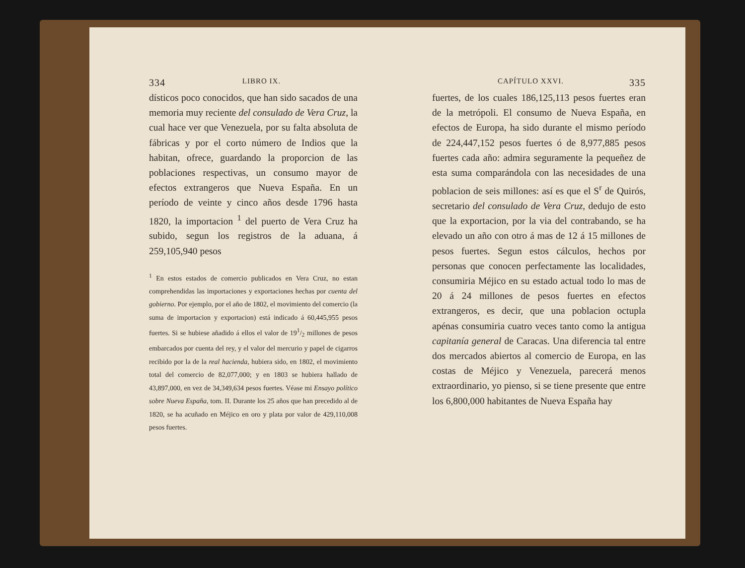334 LIBRO IX.
dísticos poco conocidos, que han sido sacados de una memoria muy reciente del consulado de Vera Cruz, la cual hace ver que Venezuela, por su falta absoluta de fábricas y por el corto número de Indios que la habitan, ofrece, guardando la proporcion de las poblaciones respectivas, un consumo mayor de efectos extrangeros que Nueva España. En un período de veinte y cinco años desde 1796 hasta 1820, la importacion <sup>1</sup> del puerto de Vera Cruz ha subido, segun los registros de la aduana, á 259,105,940 pesos
<sup>1</sup> En estos estados de comercio publicados en Vera Cruz, no estan comprehendidas las importaciones y exportaciones hechas por cuenta del gobierno. Por ejemplo, por el año de 1802, el movimiento del comercio (la suma de importacion y exportacion) está indicado á 60,445,955 pesos fuertes. Si se hubiese añadido á ellos el valor de 191/2 millones de pesos embarcados por cuenta del rey, y el valor del mercurio y papel de cigarros recibido por la de la real hacienda, hubiera sido, en 1802, el movimiento total del comercio de 82,077,000; y en 1803 se hubiera hallado de 43,897,000, en vez de 34,349,634 pesos fuertes. Véase mi Ensayo político sobre Nueva España, tom. II. Durante los 25 años que han precedido al de 1820, se ha acuñado en Méjico en oro y plata por valor de 429,110,008 pesos fuertes.
CAPÍTULO XXVI. 335
fuertes, de los cuales 186,125,113 pesos fuertes eran de la metrópoli. El consumo de Nueva España, en efectos de Europa, ha sido durante el mismo período de 224,447,152 pesos fuertes ó de 8,977,885 pesos fuertes cada año: admira seguramente la pequeñez de esta suma comparándola con las necesidades de una poblacion de seis millones: así es que el S<sup>r</sup> de Quirós, secretario del consulado de Vera Cruz, dedujo de esto que la exportacion, por la via del contrabando, se ha elevado un año con otro á mas de 12 á 15 millones de pesos fuertes. Segun estos cálculos, hechos por personas que conocen perfectamente las localidades, consumiria Méjico en su estado actual todo lo mas de 20 á 24 millones de pesos fuertes en efectos extrangeros, es decir, que una poblacion octupla apénas consumiria cuatro veces tanto como la antigua capitanía general de Caracas. Una diferencia tal entre dos mercados abiertos al comercio de Europa, en las costas de Méjico y Venezuela, parecerá menos extraordinario, yo pienso, si se tiene presente que entre los 6,800,000 habitantes de Nueva España hay